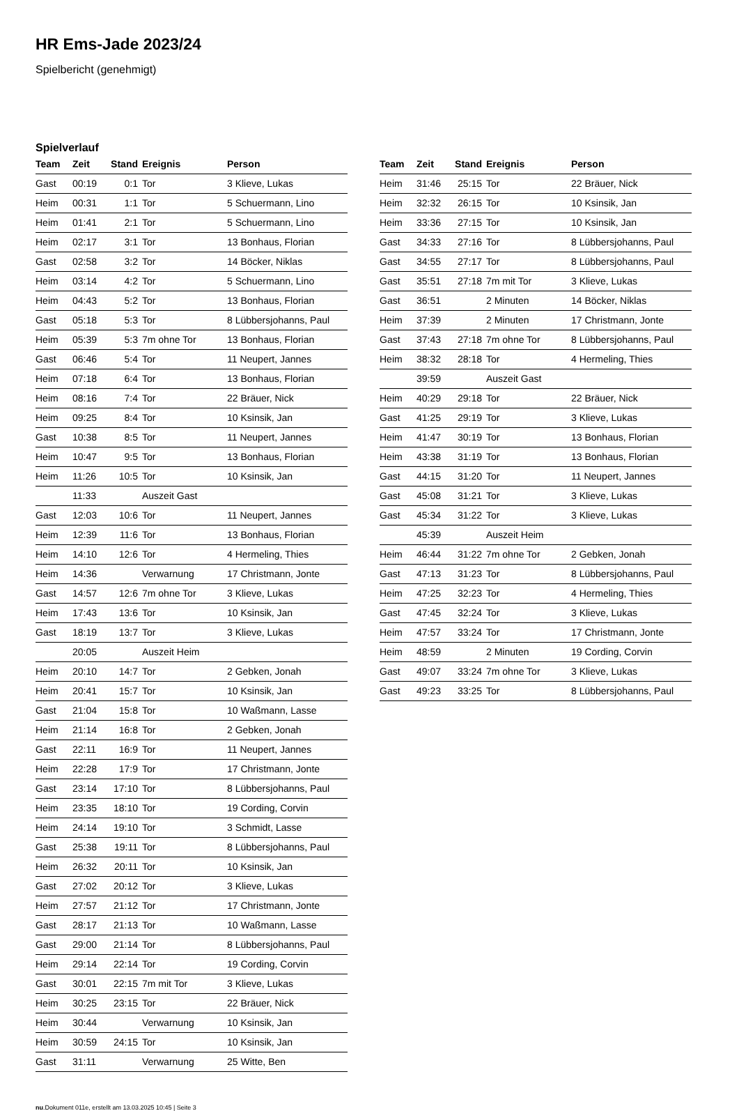HR Ems-Jade 2023/24
Spielbericht (genehmigt)
Spielverlauf
| Team | Zeit | Stand | Ereignis | Person |
| --- | --- | --- | --- | --- |
| Gast | 00:19 | 0:1 | Tor | 3 Klieve, Lukas |
| Heim | 00:31 | 1:1 | Tor | 5 Schuermann, Lino |
| Heim | 01:41 | 2:1 | Tor | 5 Schuermann, Lino |
| Heim | 02:17 | 3:1 | Tor | 13 Bonhaus, Florian |
| Gast | 02:58 | 3:2 | Tor | 14 Böcker, Niklas |
| Heim | 03:14 | 4:2 | Tor | 5 Schuermann, Lino |
| Heim | 04:43 | 5:2 | Tor | 13 Bonhaus, Florian |
| Gast | 05:18 | 5:3 | Tor | 8 Lübbersjohanns, Paul |
| Heim | 05:39 | 5:3 | 7m ohne Tor | 13 Bonhaus, Florian |
| Gast | 06:46 | 5:4 | Tor | 11 Neupert, Jannes |
| Heim | 07:18 | 6:4 | Tor | 13 Bonhaus, Florian |
| Heim | 08:16 | 7:4 | Tor | 22 Bräuer, Nick |
| Heim | 09:25 | 8:4 | Tor | 10 Ksinsik, Jan |
| Gast | 10:38 | 8:5 | Tor | 11 Neupert, Jannes |
| Heim | 10:47 | 9:5 | Tor | 13 Bonhaus, Florian |
| Heim | 11:26 | 10:5 | Tor | 10 Ksinsik, Jan |
| | 11:33 | | Auszeit Gast | |
| Gast | 12:03 | 10:6 | Tor | 11 Neupert, Jannes |
| Heim | 12:39 | 11:6 | Tor | 13 Bonhaus, Florian |
| Heim | 14:10 | 12:6 | Tor | 4 Hermeling, Thies |
| Heim | 14:36 | | Verwarnung | 17 Christmann, Jonte |
| Gast | 14:57 | 12:6 | 7m ohne Tor | 3 Klieve, Lukas |
| Heim | 17:43 | 13:6 | Tor | 10 Ksinsik, Jan |
| Gast | 18:19 | 13:7 | Tor | 3 Klieve, Lukas |
| | 20:05 | | Auszeit Heim | |
| Heim | 20:10 | 14:7 | Tor | 2 Gebken, Jonah |
| Heim | 20:41 | 15:7 | Tor | 10 Ksinsik, Jan |
| Gast | 21:04 | 15:8 | Tor | 10 Waßmann, Lasse |
| Heim | 21:14 | 16:8 | Tor | 2 Gebken, Jonah |
| Gast | 22:11 | 16:9 | Tor | 11 Neupert, Jannes |
| Heim | 22:28 | 17:9 | Tor | 17 Christmann, Jonte |
| Gast | 23:14 | 17:10 | Tor | 8 Lübbersjohanns, Paul |
| Heim | 23:35 | 18:10 | Tor | 19 Cording, Corvin |
| Heim | 24:14 | 19:10 | Tor | 3 Schmidt, Lasse |
| Gast | 25:38 | 19:11 | Tor | 8 Lübbersjohanns, Paul |
| Heim | 26:32 | 20:11 | Tor | 10 Ksinsik, Jan |
| Gast | 27:02 | 20:12 | Tor | 3 Klieve, Lukas |
| Heim | 27:57 | 21:12 | Tor | 17 Christmann, Jonte |
| Gast | 28:17 | 21:13 | Tor | 10 Waßmann, Lasse |
| Gast | 29:00 | 21:14 | Tor | 8 Lübbersjohanns, Paul |
| Heim | 29:14 | 22:14 | Tor | 19 Cording, Corvin |
| Gast | 30:01 | 22:15 | 7m mit Tor | 3 Klieve, Lukas |
| Heim | 30:25 | 23:15 | Tor | 22 Bräuer, Nick |
| Heim | 30:44 | | Verwarnung | 10 Ksinsik, Jan |
| Heim | 30:59 | 24:15 | Tor | 10 Ksinsik, Jan |
| Gast | 31:11 | | Verwarnung | 25 Witte, Ben |
| Team | Zeit | Stand | Ereignis | Person |
| --- | --- | --- | --- | --- |
| Heim | 31:46 | 25:15 | Tor | 22 Bräuer, Nick |
| Heim | 32:32 | 26:15 | Tor | 10 Ksinsik, Jan |
| Heim | 33:36 | 27:15 | Tor | 10 Ksinsik, Jan |
| Gast | 34:33 | 27:16 | Tor | 8 Lübbersjohanns, Paul |
| Gast | 34:55 | 27:17 | Tor | 8 Lübbersjohanns, Paul |
| Gast | 35:51 | 27:18 | 7m mit Tor | 3 Klieve, Lukas |
| Gast | 36:51 | | 2 Minuten | 14 Böcker, Niklas |
| Heim | 37:39 | | 2 Minuten | 17 Christmann, Jonte |
| Gast | 37:43 | 27:18 | 7m ohne Tor | 8 Lübbersjohanns, Paul |
| Heim | 38:32 | 28:18 | Tor | 4 Hermeling, Thies |
| | 39:59 | | Auszeit Gast | |
| Heim | 40:29 | 29:18 | Tor | 22 Bräuer, Nick |
| Gast | 41:25 | 29:19 | Tor | 3 Klieve, Lukas |
| Heim | 41:47 | 30:19 | Tor | 13 Bonhaus, Florian |
| Heim | 43:38 | 31:19 | Tor | 13 Bonhaus, Florian |
| Gast | 44:15 | 31:20 | Tor | 11 Neupert, Jannes |
| Gast | 45:08 | 31:21 | Tor | 3 Klieve, Lukas |
| Gast | 45:34 | 31:22 | Tor | 3 Klieve, Lukas |
| | 45:39 | | Auszeit Heim | |
| Heim | 46:44 | 31:22 | 7m ohne Tor | 2 Gebken, Jonah |
| Gast | 47:13 | 31:23 | Tor | 8 Lübbersjohanns, Paul |
| Heim | 47:25 | 32:23 | Tor | 4 Hermeling, Thies |
| Gast | 47:45 | 32:24 | Tor | 3 Klieve, Lukas |
| Heim | 47:57 | 33:24 | Tor | 17 Christmann, Jonte |
| Heim | 48:59 | | 2 Minuten | 19 Cording, Corvin |
| Gast | 49:07 | 33:24 | 7m ohne Tor | 3 Klieve, Lukas |
| Gast | 49:23 | 33:25 | Tor | 8 Lübbersjohanns, Paul |
nu.Dokument 011e, erstellt am 13.03.2025 10:45 | Seite 3